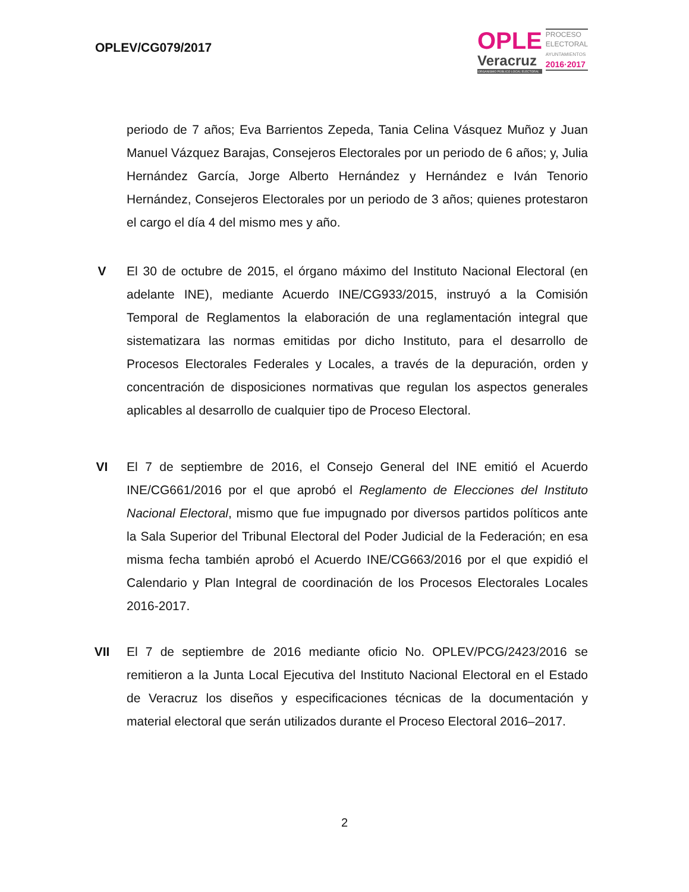OPLEV/CG079/2017
OPLE
Veracruz
ORGANISMO PÚBLICO LOCAL ELECTORAL
PROCESO
ELECTORAL
AYUNTAMIENTOS
2016·2017
periodo de 7 años; Eva Barrientos Zepeda, Tania Celina Vásquez Muñoz y Juan Manuel Vázquez Barajas, Consejeros Electorales por un periodo de 6 años; y, Julia Hernández García, Jorge Alberto Hernández y Hernández e Iván Tenorio Hernández, Consejeros Electorales por un periodo de 3 años; quienes protestaron el cargo el día 4 del mismo mes y año.
V El 30 de octubre de 2015, el órgano máximo del Instituto Nacional Electoral (en adelante INE), mediante Acuerdo INE/CG933/2015, instruyó a la Comisión Temporal de Reglamentos la elaboración de una reglamentación integral que sistematizara las normas emitidas por dicho Instituto, para el desarrollo de Procesos Electorales Federales y Locales, a través de la depuración, orden y concentración de disposiciones normativas que regulan los aspectos generales aplicables al desarrollo de cualquier tipo de Proceso Electoral.
VI El 7 de septiembre de 2016, el Consejo General del INE emitió el Acuerdo INE/CG661/2016 por el que aprobó el Reglamento de Elecciones del Instituto Nacional Electoral, mismo que fue impugnado por diversos partidos políticos ante la Sala Superior del Tribunal Electoral del Poder Judicial de la Federación; en esa misma fecha también aprobó el Acuerdo INE/CG663/2016 por el que expidió el Calendario y Plan Integral de coordinación de los Procesos Electorales Locales 2016-2017.
VII El 7 de septiembre de 2016 mediante oficio No. OPLEV/PCG/2423/2016 se remitieron a la Junta Local Ejecutiva del Instituto Nacional Electoral en el Estado de Veracruz los diseños y especificaciones técnicas de la documentación y material electoral que serán utilizados durante el Proceso Electoral 2016–2017.
2